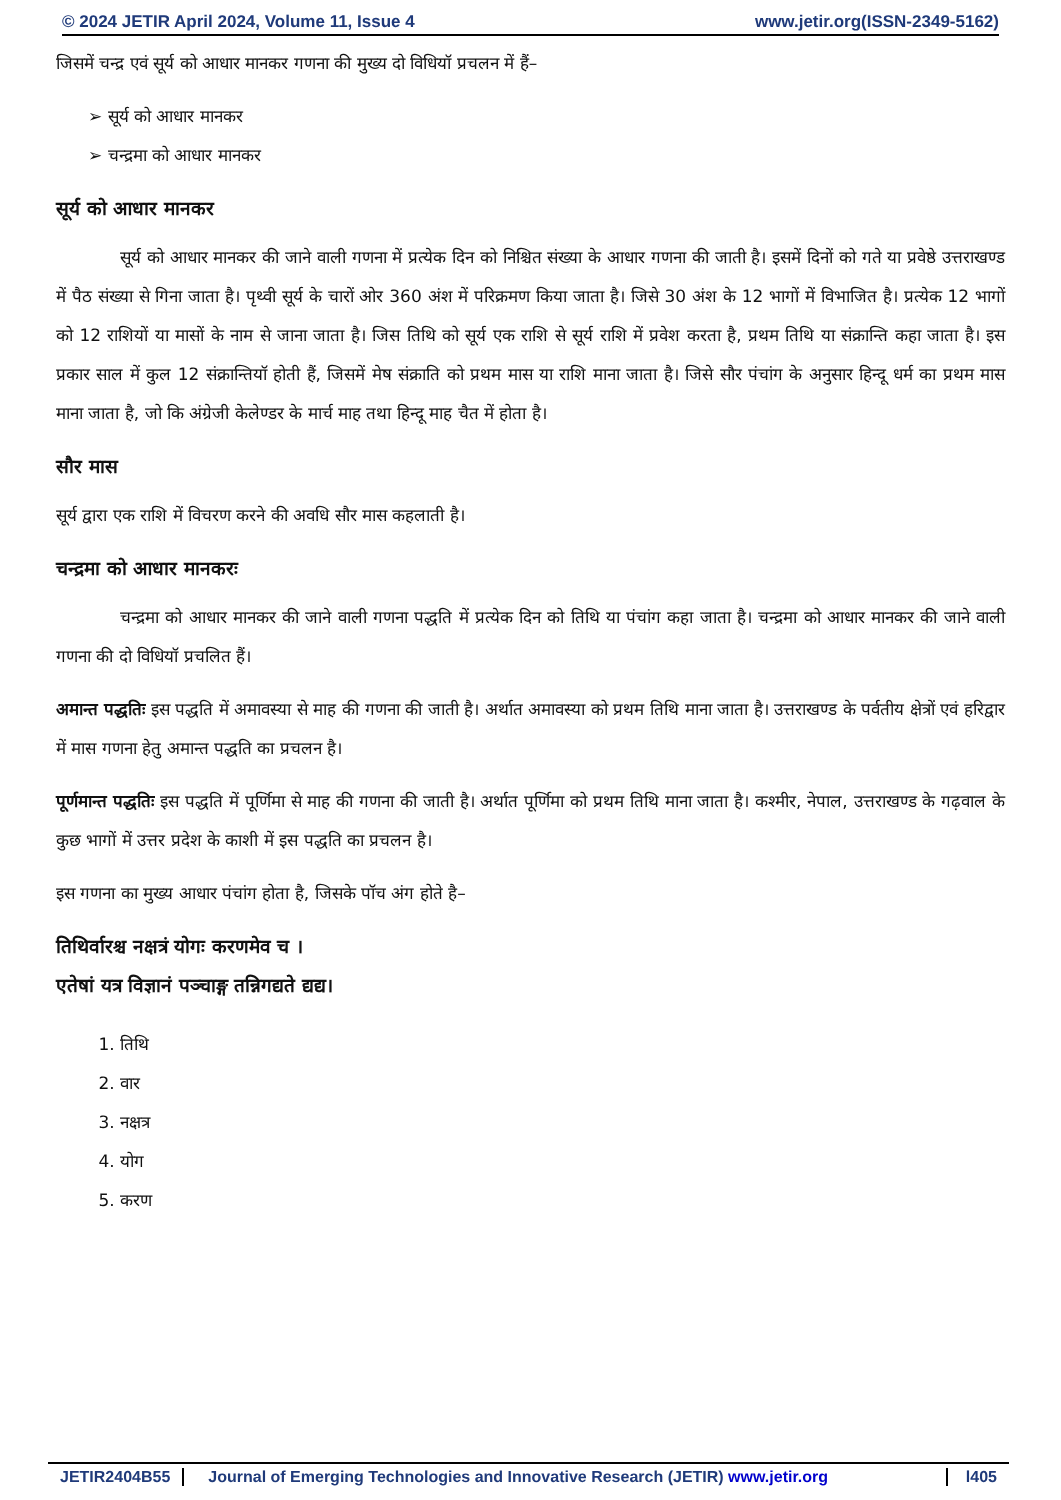© 2024 JETIR April 2024, Volume 11, Issue 4 www.jetir.org(ISSN-2349-5162)
जिसमें चन्द्र एवं सूर्य को आधार मानकर गणना की मुख्य दो विधियॉ प्रचलन में हैं–
➢ सूर्य को आधार मानकर
➢ चन्द्रमा को आधार मानकर
सूर्य को आधार मानकर
सूर्य को आधार मानकर की जाने वाली गणना में प्रत्येक दिन को निश्चित संख्या के आधार गणना की जाती है। इसमें दिनों को गते या प्रवेष्ठे उत्तराखण्ड में पैठ संख्या से गिना जाता है। पृथ्वी सूर्य के चारों ओर 360 अंश में परिक्रमण किया जाता है। जिसे 30 अंश के 12 भागों में विभाजित है। प्रत्येक 12 भागों को 12 राशियों या मासों के नाम से जाना जाता है। जिस तिथि को सूर्य एक राशि से सूर्य राशि में प्रवेश करता है, प्रथम तिथि या संक्रान्ति कहा जाता है। इस प्रकार साल में कुल 12 संक्रान्तियॉ होती हैं, जिसमें मेष संक्राति को प्रथम मास या राशि माना जाता है। जिसे सौर पंचांग के अनुसार हिन्दू धर्म का प्रथम मास माना जाता है, जो कि अंग्रेजी केलेण्डर के मार्च माह तथा हिन्दू माह चैत में होता है।
सौर मास
सूर्य द्वारा एक राशि में विचरण करने की अवधि सौर मास कहलाती है।
चन्द्रमा को आधार मानकरः
चन्द्रमा को आधार मानकर की जाने वाली गणना पद्धति में प्रत्येक दिन को तिथि या पंचांग कहा जाता है। चन्द्रमा को आधार मानकर की जाने वाली गणना की दो विधियॉ प्रचलित हैं।
अमान्त पद्धतिः इस पद्धति में अमावस्या से माह की गणना की जाती है। अर्थात अमावस्या को प्रथम तिथि माना जाता है। उत्तराखण्ड के पर्वतीय क्षेत्रों एवं हरिद्वार में मास गणना हेतु अमान्त पद्धति का प्रचलन है।
पूर्णमान्त पद्धतिः इस पद्धति में पूर्णिमा से माह की गणना की जाती है। अर्थात पूर्णिमा को प्रथम तिथि माना जाता है। कश्मीर, नेपाल, उत्तराखण्ड के गढ़वाल के कुछ भागों में उत्तर प्रदेश के काशी में इस पद्धति का प्रचलन है।
इस गणना का मुख्य आधार पंचांग होता है, जिसके पॉच अंग होते है–
तिथिर्वारश्च नक्षत्रं योगः करणमेव च ।
एतेषां यत्र विज्ञानं पञ्चाङ्ग तन्निगद्यते द्यद्य।
1. तिथि
2. वार
3. नक्षत्र
4. योग
5. करण
JETIR2404B55 Journal of Emerging Technologies and Innovative Research (JETIR) www.jetir.org
l405